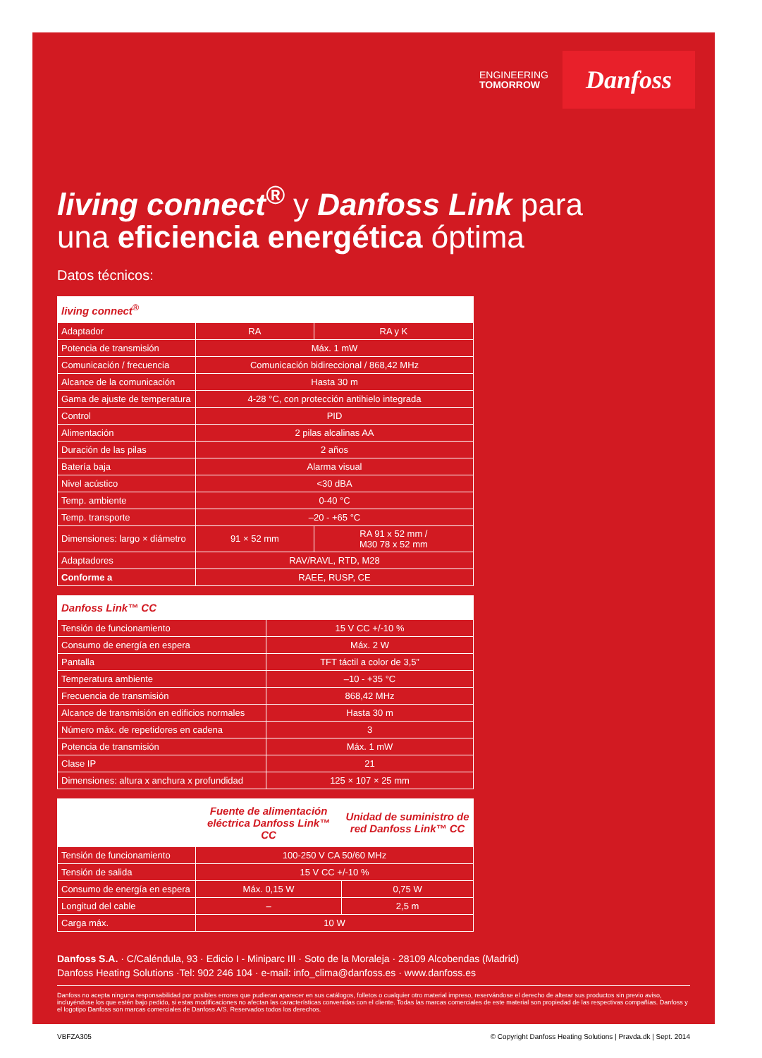ENGINEERING
TOMORROW
Danfoss
living connect<sup>®</sup> y Danfoss Link para
una eficiencia energética óptima
Datos técnicos:
| living connect<sup>®</sup> | | |
| --- | --- | --- |
| Adaptador | RA | RA y K |
| Potencia de transmisión | Máx. 1 mW | |
| Comunicación / frecuencia | Comunicación bidireccional / 868,42 MHz | |
| Alcance de la comunicación | Hasta 30 m | |
| Gama de ajuste de temperatura | 4-28 °C, con protección antihielo integrada | |
| Control | PID | |
| Alimentación | 2 pilas alcalinas AA | |
| Duración de las pilas | 2 años | |
| Batería baja | Alarma visual | |
| Nivel acústico | <30 dBA | |
| Temp. ambiente | 0-40 °C | |
| Temp. transporte | –20 - +65 °C | |
| Dimensiones: largo × diámetro | 91 × 52 mm | RA 91 x 52 mm / M30 78 x 52 mm |
| Adaptadores | RAV/RAVL, RTD, M28 | |
| Conforme a | RAEE, RUSP, CE | |
| Danfoss Link™ CC | |
| --- | --- |
| Tensión de funcionamiento | 15 V CC +/-10 % |
| Consumo de energía en espera | Máx. 2 W |
| Pantalla | TFT táctil a color de 3,5” |
| Temperatura ambiente | –10 - +35 °C |
| Frecuencia de transmisión | 868,42 MHz |
| Alcance de transmisión en edificios normales | Hasta 30 m |
| Número máx. de repetidores en cadena | 3 |
| Potencia de transmisión | Máx. 1 mW |
| Clase IP | 21 |
| Dimensiones: altura x anchura x profundidad | 125 × 107 × 25 mm |
| | Fuente de alimentación eléctrica Danfoss Link™ CC | Unidad de suministro de red Danfoss Link™ CC |
| --- | --- | --- |
| Tensión de funcionamiento | 100-250 V CA 50/60 MHz | |
| Tensión de salida | 15 V CC +/-10 % | |
| Consumo de energía en espera | Máx. 0,15 W | 0,75 W |
| Longitud del cable | – | 2,5 m |
| Carga máx. | 10 W | |
Danfoss S.A. · C/Caléndula, 93 · Edicio I - Miniparc III · Soto de la Moraleja · 28109 Alcobendas (Madrid)
Danfoss Heating Solutions ·Tel: 902 246 104 · e-mail: info_clima@danfoss.es · www.danfoss.es
Danfoss no acepta ninguna responsabilidad por posibles errores que pudieran aparecer en sus catálogos, folletos o cualquier otro material impreso, reservándose el derecho de alterar sus productos sin previo aviso, incluyéndose los que estén bajo pedido, si estas modificaciones no afectan las características convenidas con el cliente. Todas las marcas comerciales de este material son propiedad de las respectivas compañías. Danfoss y el logotipo Danfoss son marcas comerciales de Danfoss A/S. Reservados todos los derechos.
VBFZA305 © Copyright Danfoss Heating Solutions | Pravda.dk | Sept. 2014